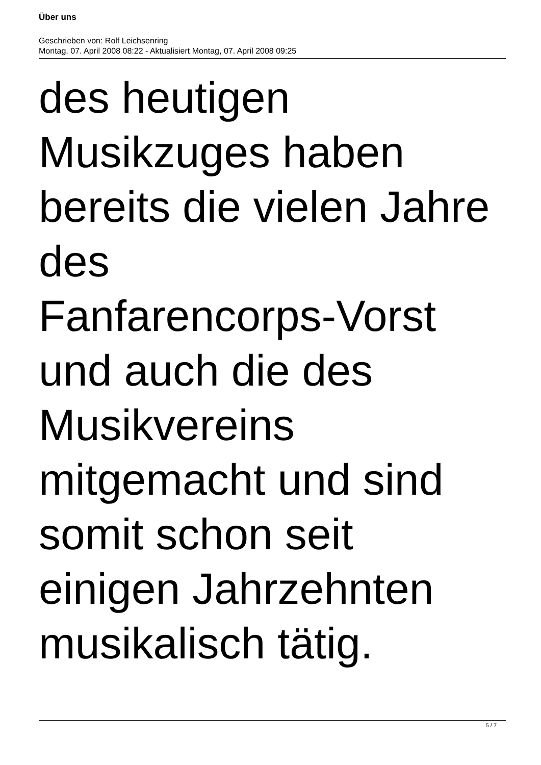Über uns
Geschrieben von: Rolf Leichsenring
Montag, 07. April 2008 08:22 - Aktualisiert Montag, 07. April 2008 09:25
des heutigen
Musikzuges haben
bereits die vielen Jahre
des
Fanfarencorps-Vorst
und auch die des
Musikvereins
mitgemacht und sind
somit schon seit
einigen Jahrzehnten
musikalisch tätig.
5 / 7